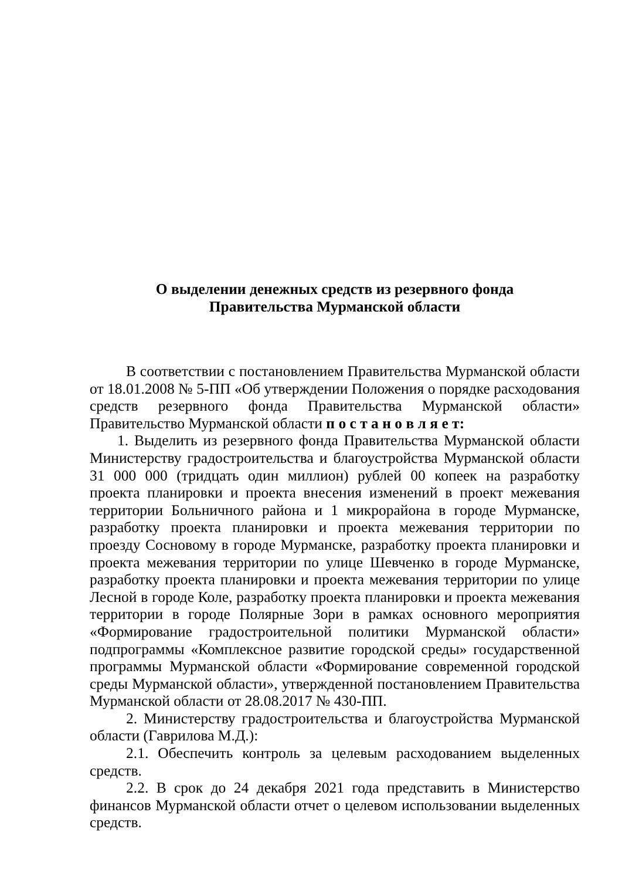О выделении денежных средств из резервного фонда
Правительства Мурманской области
В соответствии с постановлением Правительства Мурманской области от 18.01.2008 № 5-ПП «Об утверждении Положения о порядке расходования средств резервного фонда Правительства Мурманской области» Правительство Мурманской области п о с т а н о в л я е т:
1. Выделить из резервного фонда Правительства Мурманской области Министерству градостроительства и благоустройства Мурманской области 31 000 000 (тридцать один миллион) рублей 00 копеек на разработку проекта планировки и проекта внесения изменений в проект межевания территории Больничного района и 1 микрорайона в городе Мурманске, разработку проекта планировки и проекта межевания территории по проезду Сосновому в городе Мурманске, разработку проекта планировки и проекта межевания территории по улице Шевченко в городе Мурманске, разработку проекта планировки и проекта межевания территории по улице Лесной в городе Коле, разработку проекта планировки и проекта межевания территории в городе Полярные Зори в рамках основного мероприятия «Формирование градостроительной политики Мурманской области» подпрограммы «Комплексное развитие городской среды» государственной программы Мурманской области «Формирование современной городской среды Мурманской области», утвержденной постановлением Правительства Мурманской области от 28.08.2017 № 430-ПП.
2. Министерству градостроительства и благоустройства Мурманской области (Гаврилова М.Д.):
2.1. Обеспечить контроль за целевым расходованием выделенных средств.
2.2. В срок до 24 декабря 2021 года представить в Министерство финансов Мурманской области отчет о целевом использовании выделенных средств.